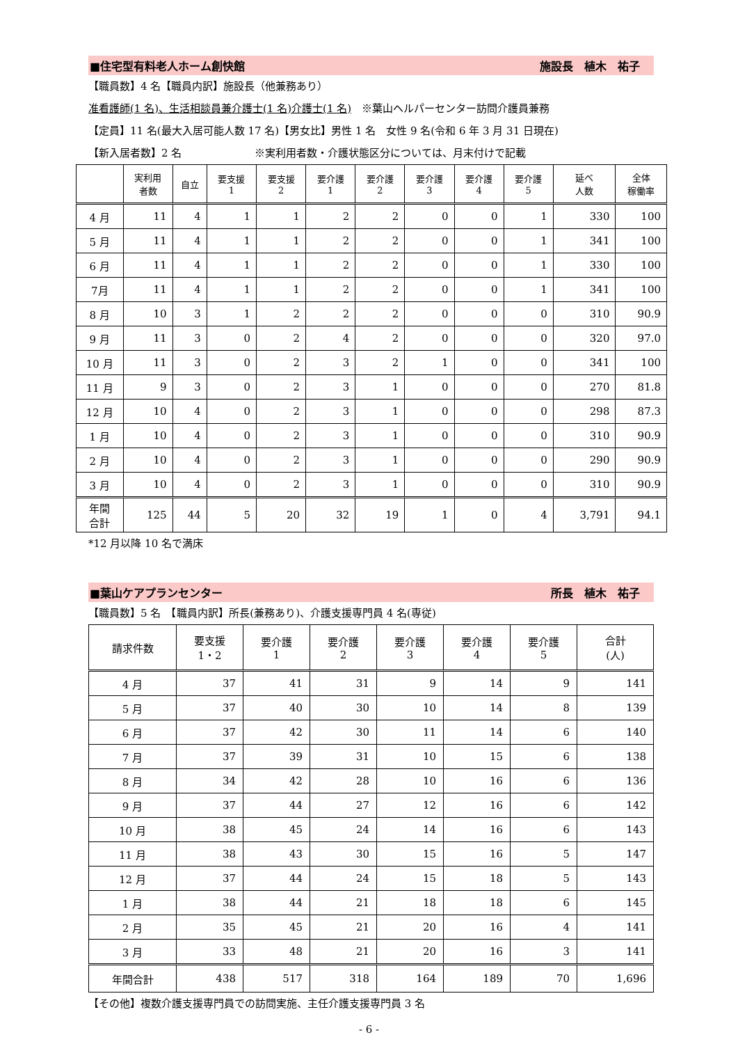■住宅型有料老人ホーム創快館 施設長　植木　祐子
【職員数】4 名【職員内訳】施設長（他兼務あり）
准看護師(1 名)、生活相談員兼介護士(1 名)介護士(1 名)　※葉山ヘルパーセンター訪問介護員兼務
【定員】11 名(最大入居可能人数 17 名)【男女比】男性 1 名　女性 9 名(令和 6 年 3 月 31 日現在)
【新入居者数】2 名　　　　　　　※実利用者数・介護状態区分については、月末付けで記載
| | 実利用 者数 | 自立 | 要支援 1 | 要支援 2 | 要介護 1 | 要介護 2 | 要介護 3 | 要介護 4 | 要介護 5 | 延べ 人数 | 全体 稼働率 |
| --- | --- | --- | --- | --- | --- | --- | --- | --- | --- | --- | --- |
| 4 月 | 11 | 4 | 1 | 1 | 2 | 2 | 0 | 0 | 1 | 330 | 100 |
| 5 月 | 11 | 4 | 1 | 1 | 2 | 2 | 0 | 0 | 1 | 341 | 100 |
| 6 月 | 11 | 4 | 1 | 1 | 2 | 2 | 0 | 0 | 1 | 330 | 100 |
| 7月 | 11 | 4 | 1 | 1 | 2 | 2 | 0 | 0 | 1 | 341 | 100 |
| 8 月 | 10 | 3 | 1 | 2 | 2 | 2 | 0 | 0 | 0 | 310 | 90.9 |
| 9 月 | 11 | 3 | 0 | 2 | 4 | 2 | 0 | 0 | 0 | 320 | 97.0 |
| 10 月 | 11 | 3 | 0 | 2 | 3 | 2 | 1 | 0 | 0 | 341 | 100 |
| 11 月 | 9 | 3 | 0 | 2 | 3 | 1 | 0 | 0 | 0 | 270 | 81.8 |
| 12 月 | 10 | 4 | 0 | 2 | 3 | 1 | 0 | 0 | 0 | 298 | 87.3 |
| 1 月 | 10 | 4 | 0 | 2 | 3 | 1 | 0 | 0 | 0 | 310 | 90.9 |
| 2 月 | 10 | 4 | 0 | 2 | 3 | 1 | 0 | 0 | 0 | 290 | 90.9 |
| 3 月 | 10 | 4 | 0 | 2 | 3 | 1 | 0 | 0 | 0 | 310 | 90.9 |
| 年間 合計 | 125 | 44 | 5 | 20 | 32 | 19 | 1 | 0 | 4 | 3,791 | 94.1 |
*12 月以降 10 名で満床
■葉山ケアプランセンター 所長　植木　祐子
【職員数】5 名　【職員内訳】所長(兼務あり)、介護支援専門員 4 名(専従)
| 請求件数 | 要支援 1・2 | 要介護 1 | 要介護 2 | 要介護 3 | 要介護 4 | 要介護 5 | 合計 (人) |
| --- | --- | --- | --- | --- | --- | --- | --- |
| 4 月 | 37 | 41 | 31 | 9 | 14 | 9 | 141 |
| 5 月 | 37 | 40 | 30 | 10 | 14 | 8 | 139 |
| 6 月 | 37 | 42 | 30 | 11 | 14 | 6 | 140 |
| 7 月 | 37 | 39 | 31 | 10 | 15 | 6 | 138 |
| 8 月 | 34 | 42 | 28 | 10 | 16 | 6 | 136 |
| 9 月 | 37 | 44 | 27 | 12 | 16 | 6 | 142 |
| 10 月 | 38 | 45 | 24 | 14 | 16 | 6 | 143 |
| 11 月 | 38 | 43 | 30 | 15 | 16 | 5 | 147 |
| 12 月 | 37 | 44 | 24 | 15 | 18 | 5 | 143 |
| 1 月 | 38 | 44 | 21 | 18 | 18 | 6 | 145 |
| 2 月 | 35 | 45 | 21 | 20 | 16 | 4 | 141 |
| 3 月 | 33 | 48 | 21 | 20 | 16 | 3 | 141 |
| 年間合計 | 438 | 517 | 318 | 164 | 189 | 70 | 1,696 |
【その他】複数介護支援専門員での訪問実施、主任介護支援専門員 3 名
- 6 -